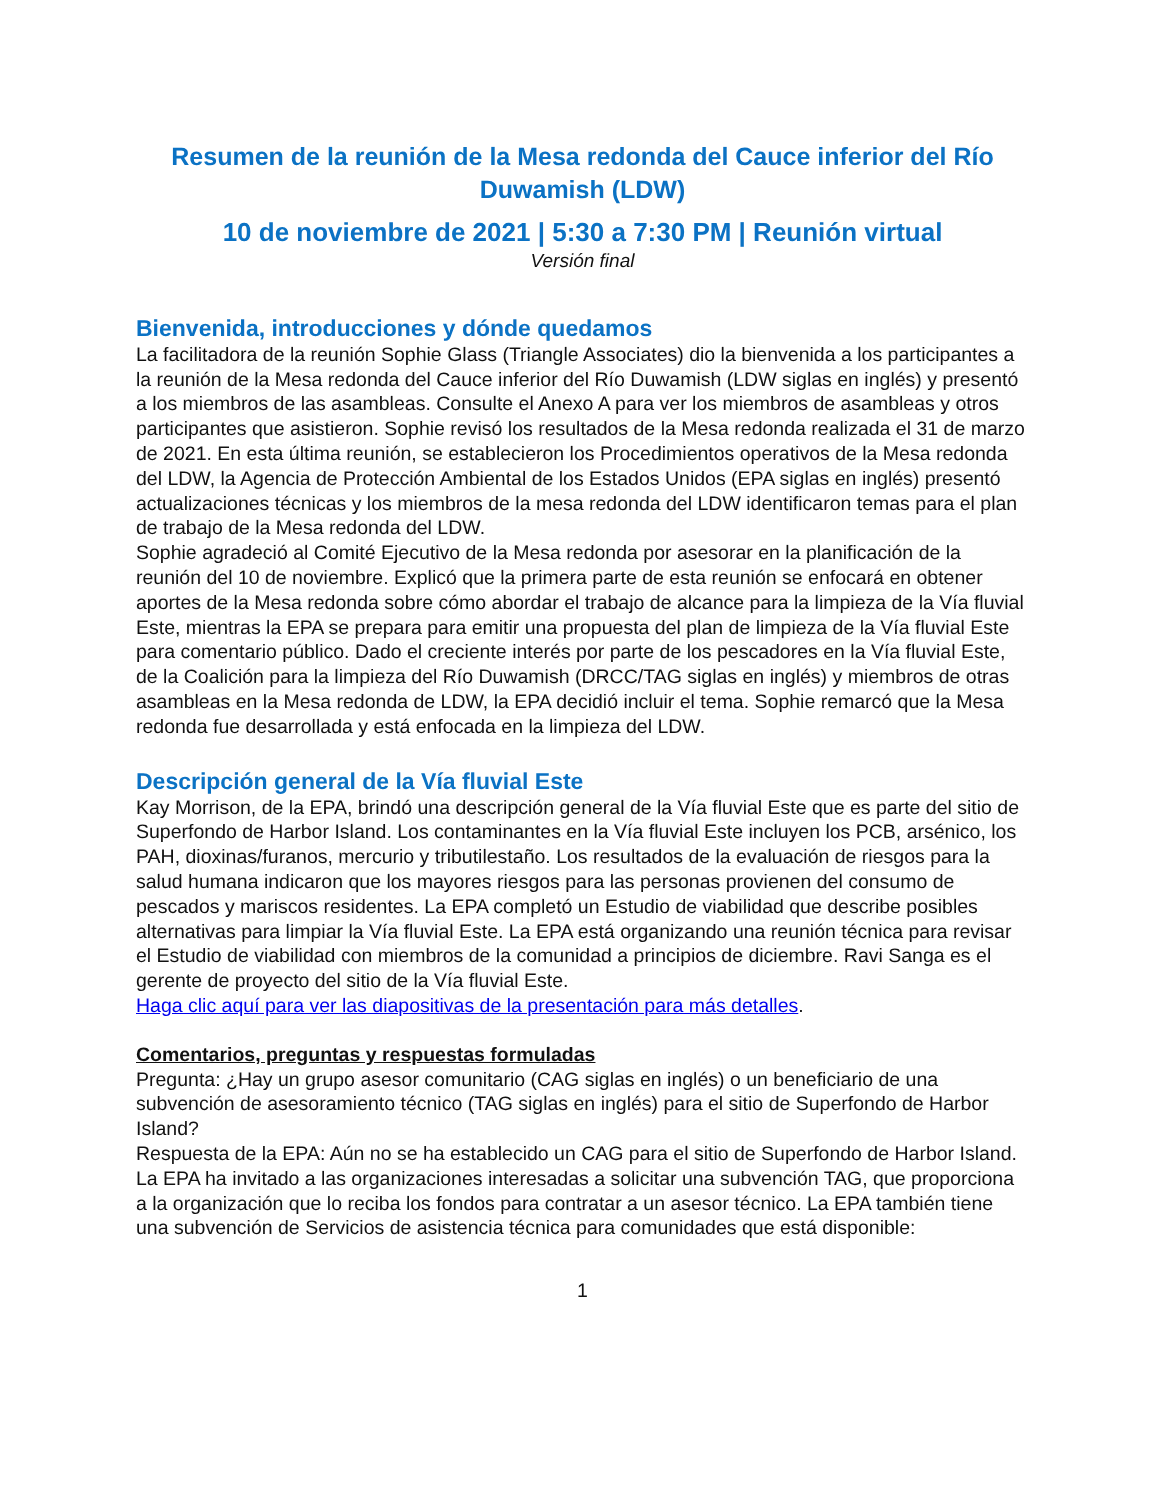Resumen de la reunión de la Mesa redonda del Cauce inferior del Río Duwamish (LDW)
10 de noviembre de 2021 | 5:30 a 7:30 PM | Reunión virtual
Versión final
Bienvenida, introducciones y dónde quedamos
La facilitadora de la reunión Sophie Glass (Triangle Associates) dio la bienvenida a los participantes a la reunión de la Mesa redonda del Cauce inferior del Río Duwamish (LDW siglas en inglés) y presentó a los miembros de las asambleas. Consulte el Anexo A para ver los miembros de asambleas y otros participantes que asistieron. Sophie revisó los resultados de la Mesa redonda realizada el 31 de marzo de 2021. En esta última reunión, se establecieron los Procedimientos operativos de la Mesa redonda del LDW, la Agencia de Protección Ambiental de los Estados Unidos (EPA siglas en inglés) presentó actualizaciones técnicas y los miembros de la mesa redonda del LDW identificaron temas para el plan de trabajo de la Mesa redonda del LDW.
Sophie agradeció al Comité Ejecutivo de la Mesa redonda por asesorar en la planificación de la reunión del 10 de noviembre. Explicó que la primera parte de esta reunión se enfocará en obtener aportes de la Mesa redonda sobre cómo abordar el trabajo de alcance para la limpieza de la Vía fluvial Este, mientras la EPA se prepara para emitir una propuesta del plan de limpieza de la Vía fluvial Este para comentario público. Dado el creciente interés por parte de los pescadores en la Vía fluvial Este, de la Coalición para la limpieza del Río Duwamish (DRCC/TAG siglas en inglés) y miembros de otras asambleas en la Mesa redonda de LDW, la EPA decidió incluir el tema. Sophie remarcó que la Mesa redonda fue desarrollada y está enfocada en la limpieza del LDW.
Descripción general de la Vía fluvial Este
Kay Morrison, de la EPA, brindó una descripción general de la Vía fluvial Este que es parte del sitio de Superfondo de Harbor Island. Los contaminantes en la Vía fluvial Este incluyen los PCB, arsénico, los PAH, dioxinas/furanos, mercurio y tributilestaño. Los resultados de la evaluación de riesgos para la salud humana indicaron que los mayores riesgos para las personas provienen del consumo de pescados y mariscos residentes. La EPA completó un Estudio de viabilidad que describe posibles alternativas para limpiar la Vía fluvial Este. La EPA está organizando una reunión técnica para revisar el Estudio de viabilidad con miembros de la comunidad a principios de diciembre. Ravi Sanga es el gerente de proyecto del sitio de la Vía fluvial Este.
Haga clic aquí para ver las diapositivas de la presentación para más detalles.
Comentarios, preguntas y respuestas formuladas
Pregunta: ¿Hay un grupo asesor comunitario (CAG siglas en inglés) o un beneficiario de una subvención de asesoramiento técnico (TAG siglas en inglés) para el sitio de Superfondo de Harbor Island?
Respuesta de la EPA: Aún no se ha establecido un CAG para el sitio de Superfondo de Harbor Island. La EPA ha invitado a las organizaciones interesadas a solicitar una subvención TAG, que proporciona a la organización que lo reciba los fondos para contratar a un asesor técnico. La EPA también tiene una subvención de Servicios de asistencia técnica para comunidades que está disponible:
1